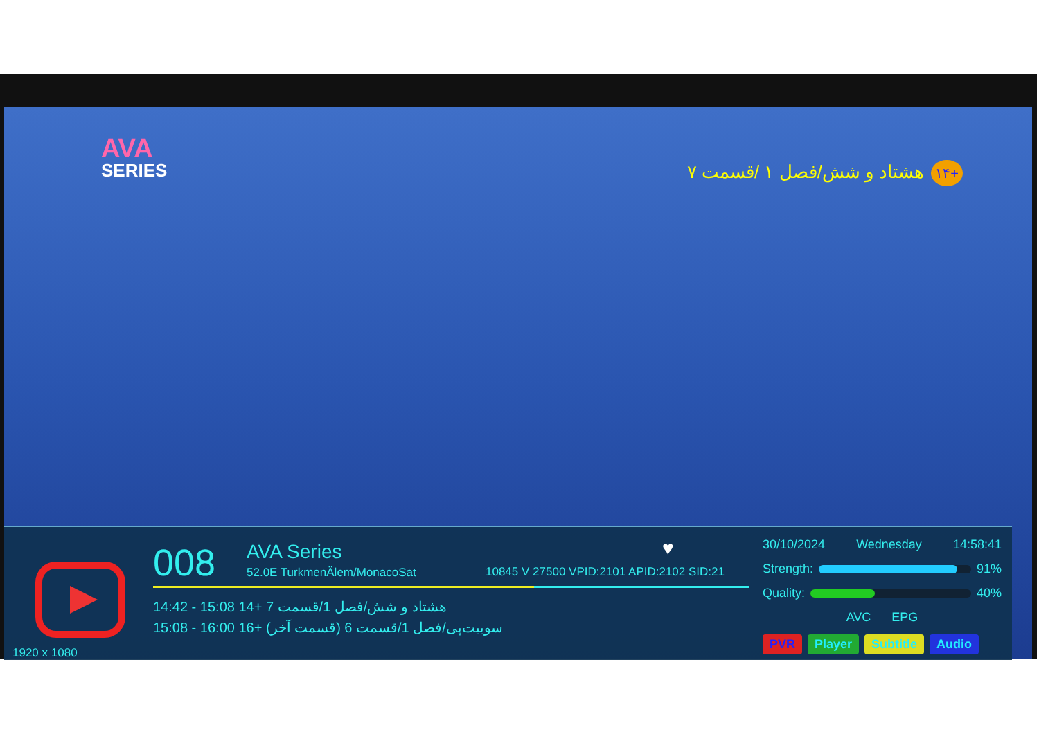AVA
SERIES
+۱۴ هشتاد و شش/فصل ۱ /قسمت ۷
008
AVA Series
52.0E TurkmenÄlem/MonacoSat
♥
10845 V 27500 VPID:2101 APID:2102 SID:21
14:42 - 15:08 14+ 7 هشتاد و شش/فصل 1/قسمت
15:08 - 16:00 16+ (سوییت‌پی/فصل 1/قسمت 6 (قسمت آخر
1920 x 1080
30/10/2024 Wednesday 14:58:41
Strength: 91%
Quality: 40%
AVC EPG
PVR Player Subtitle Audio